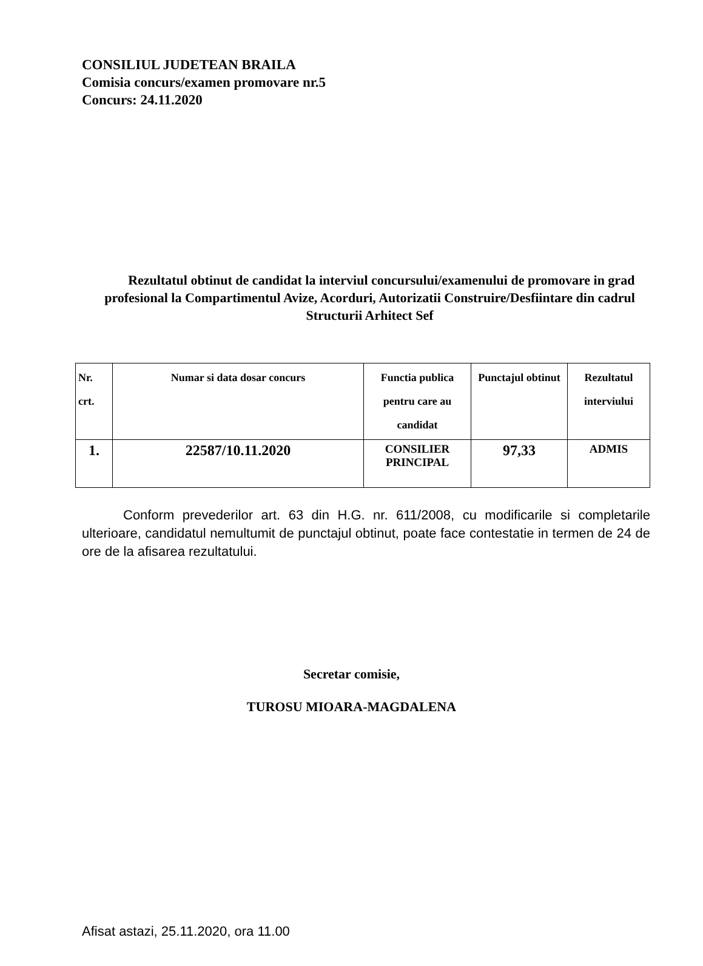CONSILIUL JUDETEAN BRAILA
Comisia concurs/examen promovare nr.5
Concurs: 24.11.2020
Rezultatul obtinut de candidat la interviul concursului/examenului de promovare in grad profesional la Compartimentul Avize, Acorduri, Autorizatii Construire/Desfiintare din cadrul Structurii Arhitect Sef
| Nr. crt. | Numar si data dosar concurs | Functia publica pentru care au candidat | Punctajul obtinut | Rezultatul interviului |
| --- | --- | --- | --- | --- |
| 1. | 22587/10.11.2020 | CONSILIER PRINCIPAL | 97,33 | ADMIS |
Conform prevederilor art. 63 din H.G. nr. 611/2008, cu modificarile si completarile ulterioare, candidatul nemultumit de punctajul obtinut, poate face contestatie in termen de 24 de ore de la afisarea rezultatului.
Secretar comisie,
TUROSU MIOARA-MAGDALENA
Afisat astazi, 25.11.2020, ora 11.00